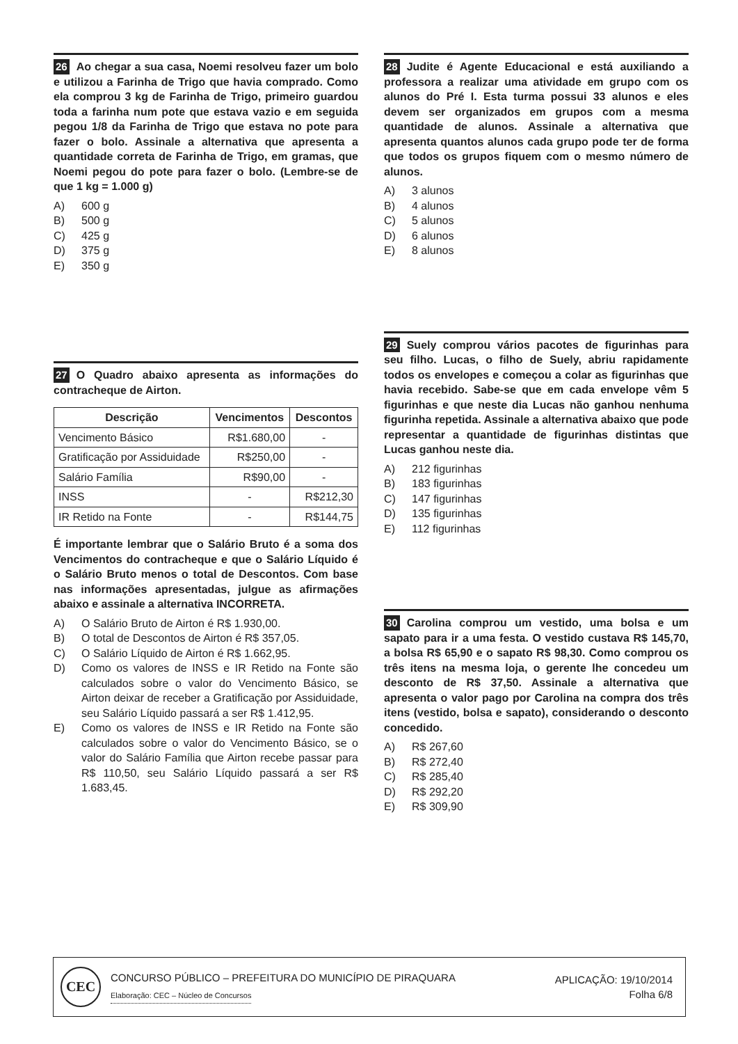26 Ao chegar a sua casa, Noemi resolveu fazer um bolo e utilizou a Farinha de Trigo que havia comprado. Como ela comprou 3 kg de Farinha de Trigo, primeiro guardou toda a farinha num pote que estava vazio e em seguida pegou 1/8 da Farinha de Trigo que estava no pote para fazer o bolo. Assinale a alternativa que apresenta a quantidade correta de Farinha de Trigo, em gramas, que Noemi pegou do pote para fazer o bolo. (Lembre-se de que 1 kg = 1.000 g)
A) 600 g
B) 500 g
C) 425 g
D) 375 g
E) 350 g
27 O Quadro abaixo apresenta as informações do contracheque de Airton.
| Descrição | Vencimentos | Descontos |
| --- | --- | --- |
| Vencimento Básico | R$1.680,00 | - |
| Gratificação por Assiduidade | R$250,00 | - |
| Salário Família | R$90,00 | - |
| INSS | - | R$212,30 |
| IR Retido na Fonte | - | R$144,75 |
É importante lembrar que o Salário Bruto é a soma dos Vencimentos do contracheque e que o Salário Líquido é o Salário Bruto menos o total de Descontos. Com base nas informações apresentadas, julgue as afirmações abaixo e assinale a alternativa INCORRETA.
A) O Salário Bruto de Airton é R$ 1.930,00.
B) O total de Descontos de Airton é R$ 357,05.
C) O Salário Líquido de Airton é R$ 1.662,95.
D) Como os valores de INSS e IR Retido na Fonte são calculados sobre o valor do Vencimento Básico, se Airton deixar de receber a Gratificação por Assiduidade, seu Salário Líquido passará a ser R$ 1.412,95.
E) Como os valores de INSS e IR Retido na Fonte são calculados sobre o valor do Vencimento Básico, se o valor do Salário Família que Airton recebe passar para R$ 110,50, seu Salário Líquido passará a ser R$ 1.683,45.
28 Judite é Agente Educacional e está auxiliando a professora a realizar uma atividade em grupo com os alunos do Pré I. Esta turma possui 33 alunos e eles devem ser organizados em grupos com a mesma quantidade de alunos. Assinale a alternativa que apresenta quantos alunos cada grupo pode ter de forma que todos os grupos fiquem com o mesmo número de alunos.
A) 3 alunos
B) 4 alunos
C) 5 alunos
D) 6 alunos
E) 8 alunos
29 Suely comprou vários pacotes de figurinhas para seu filho. Lucas, o filho de Suely, abriu rapidamente todos os envelopes e começou a colar as figurinhas que havia recebido. Sabe-se que em cada envelope vêm 5 figurinhas e que neste dia Lucas não ganhou nenhuma figurinha repetida. Assinale a alternativa abaixo que pode representar a quantidade de figurinhas distintas que Lucas ganhou neste dia.
A) 212 figurinhas
B) 183 figurinhas
C) 147 figurinhas
D) 135 figurinhas
E) 112 figurinhas
30 Carolina comprou um vestido, uma bolsa e um sapato para ir a uma festa. O vestido custava R$ 145,70, a bolsa R$ 65,90 e o sapato R$ 98,30. Como comprou os três itens na mesma loja, o gerente lhe concedeu um desconto de R$ 37,50. Assinale a alternativa que apresenta o valor pago por Carolina na compra dos três itens (vestido, bolsa e sapato), considerando o desconto concedido.
A) R$ 267,60
B) R$ 272,40
C) R$ 285,40
D) R$ 292,20
E) R$ 309,90
CEC
CONCURSO PÚBLICO – PREFEITURA DO MUNICÍPIO DE PIRAQUARA
Elaboração: CEC – Núcleo de Concursos
APLICAÇÃO: 19/10/2014
Folha 6/8